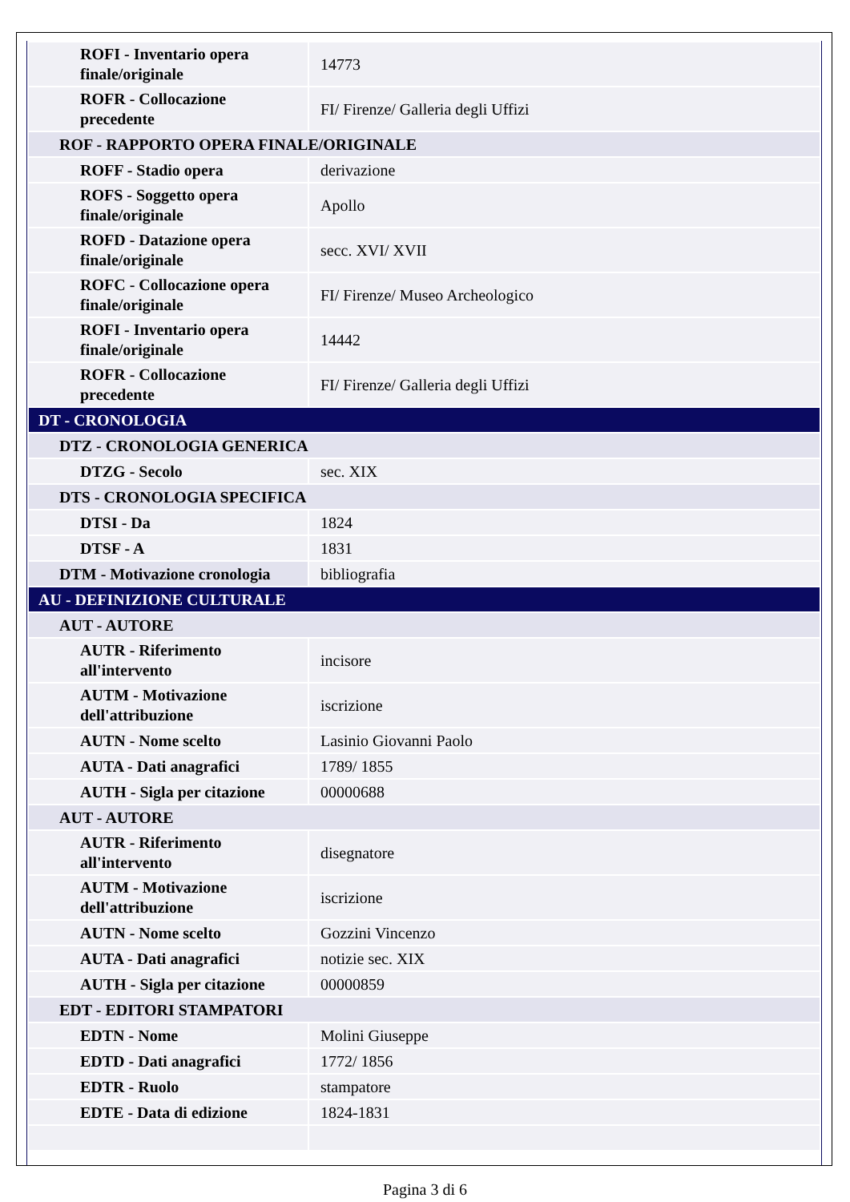| ROFI - Inventario opera finale/originale | 14773 |
| ROFR - Collocazione precedente | FI/ Firenze/ Galleria degli Uffizi |
| ROF - RAPPORTO OPERA FINALE/ORIGINALE | |
| ROFF - Stadio opera | derivazione |
| ROFS - Soggetto opera finale/originale | Apollo |
| ROFD - Datazione opera finale/originale | secc. XVI/ XVII |
| ROFC - Collocazione opera finale/originale | FI/ Firenze/ Museo Archeologico |
| ROFI - Inventario opera finale/originale | 14442 |
| ROFR - Collocazione precedente | FI/ Firenze/ Galleria degli Uffizi |
| DT - CRONOLOGIA | |
| DTZ - CRONOLOGIA GENERICA | |
| DTZG - Secolo | sec. XIX |
| DTS - CRONOLOGIA SPECIFICA | |
| DTSI - Da | 1824 |
| DTSF - A | 1831 |
| DTM - Motivazione cronologia | bibliografia |
| AU - DEFINIZIONE CULTURALE | |
| AUT - AUTORE | |
| AUTR - Riferimento all'intervento | incisore |
| AUTM - Motivazione dell'attribuzione | iscrizione |
| AUTN - Nome scelto | Lasinio Giovanni Paolo |
| AUTA - Dati anagrafici | 1789/ 1855 |
| AUTH - Sigla per citazione | 00000688 |
| AUT - AUTORE | |
| AUTR - Riferimento all'intervento | disegnatore |
| AUTM - Motivazione dell'attribuzione | iscrizione |
| AUTN - Nome scelto | Gozzini Vincenzo |
| AUTA - Dati anagrafici | notizie sec. XIX |
| AUTH - Sigla per citazione | 00000859 |
| EDT - EDITORI STAMPATORI | |
| EDTN - Nome | Molini Giuseppe |
| EDTD - Dati anagrafici | 1772/ 1856 |
| EDTR - Ruolo | stampatore |
| EDTE - Data di edizione | 1824-1831 |
Pagina 3 di 6